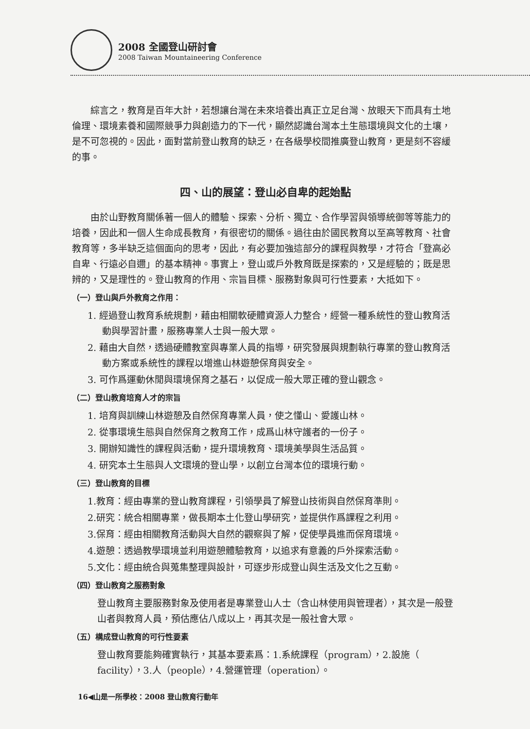2008 全國登山研討會
2008 Taiwan Mountaineering Conference
綜言之，教育是百年大計，若想讓台灣在未來培養出真正立足台灣、放眼天下而具有土地倫理、環境素養和國際競爭力與創造力的下一代，顯然認識台灣本土生態環境與文化的土壤，是不可忽視的。因此，面對當前登山教育的缺乏，在各級學校間推廣登山教育，更是刻不容緩的事。
四、山的展望：登山必自卑的起始點
由於山野教育關係著一個人的體驗、探索、分析、獨立、合作學習與領導統御等等能力的培養，因此和一個人生命成長教育，有很密切的關係。過往由於國民教育以至高等教育、社會教育等，多半缺乏這個面向的思考，因此，有必要加強這部分的課程與教學，才符合「登高必自卑、行遠必自邇」的基本精神。事實上，登山或戶外教育既是探索的，又是經驗的；既是思辨的，又是理性的。登山教育的作用、宗旨目標、服務對象與可行性要素，大抵如下。
（一）登山與戶外教育之作用：
1. 經過登山教育系統規劃，藉由相關軟硬體資源人力整合，經營一種系統性的登山教育活動與學習計畫，服務專業人士與一般大眾。
2. 藉由大自然，透過硬體教室與專業人員的指導，研究發展與規劃執行專業的登山教育活動方案或系統性的課程以增進山林遊憩保育與安全。
3. 可作爲運動休閒與環境保育之基石，以促成一般大眾正確的登山觀念。
（二）登山教育培育人才的宗旨
1. 培育與訓練山林遊憩及自然保育專業人員，使之懂山、愛護山林。
2. 從事環境生態與自然保育之教育工作，成爲山林守護者的一份子。
3. 開辦知識性的課程與活動，提升環境教育、環境美學與生活品質。
4. 研究本土生態與人文環境的登山學，以創立台灣本位的環境行動。
（三）登山教育的目標
1.教育：經由專業的登山教育課程，引領學員了解登山技術與自然保育準則。
2.研究：統合相關專業，做長期本土化登山學研究，並提供作爲課程之利用。
3.保育：經由相關教育活動與大自然的觀察與了解，促使學員進而保育環境。
4.遊憩：透過教學環境並利用遊憩體驗教育，以追求有意義的戶外探索活動。
5.文化：經由統合與蒐集整理與設計，可逐步形成登山與生活及文化之互動。
（四）登山教育之服務對象
登山教育主要服務對象及使用者是專業登山人士（含山林使用與管理者），其次是一般登山者與教育人員，預估應佔八成以上，再其次是一般社會大眾。
（五）構成登山教育的可行性要素
登山教育要能夠確實執行，其基本要素爲：1.系統課程（program），2.設施（ facility），3.人（people），4.營運管理（operation）。
16◀山是一所學校：2008 登山教育行動年